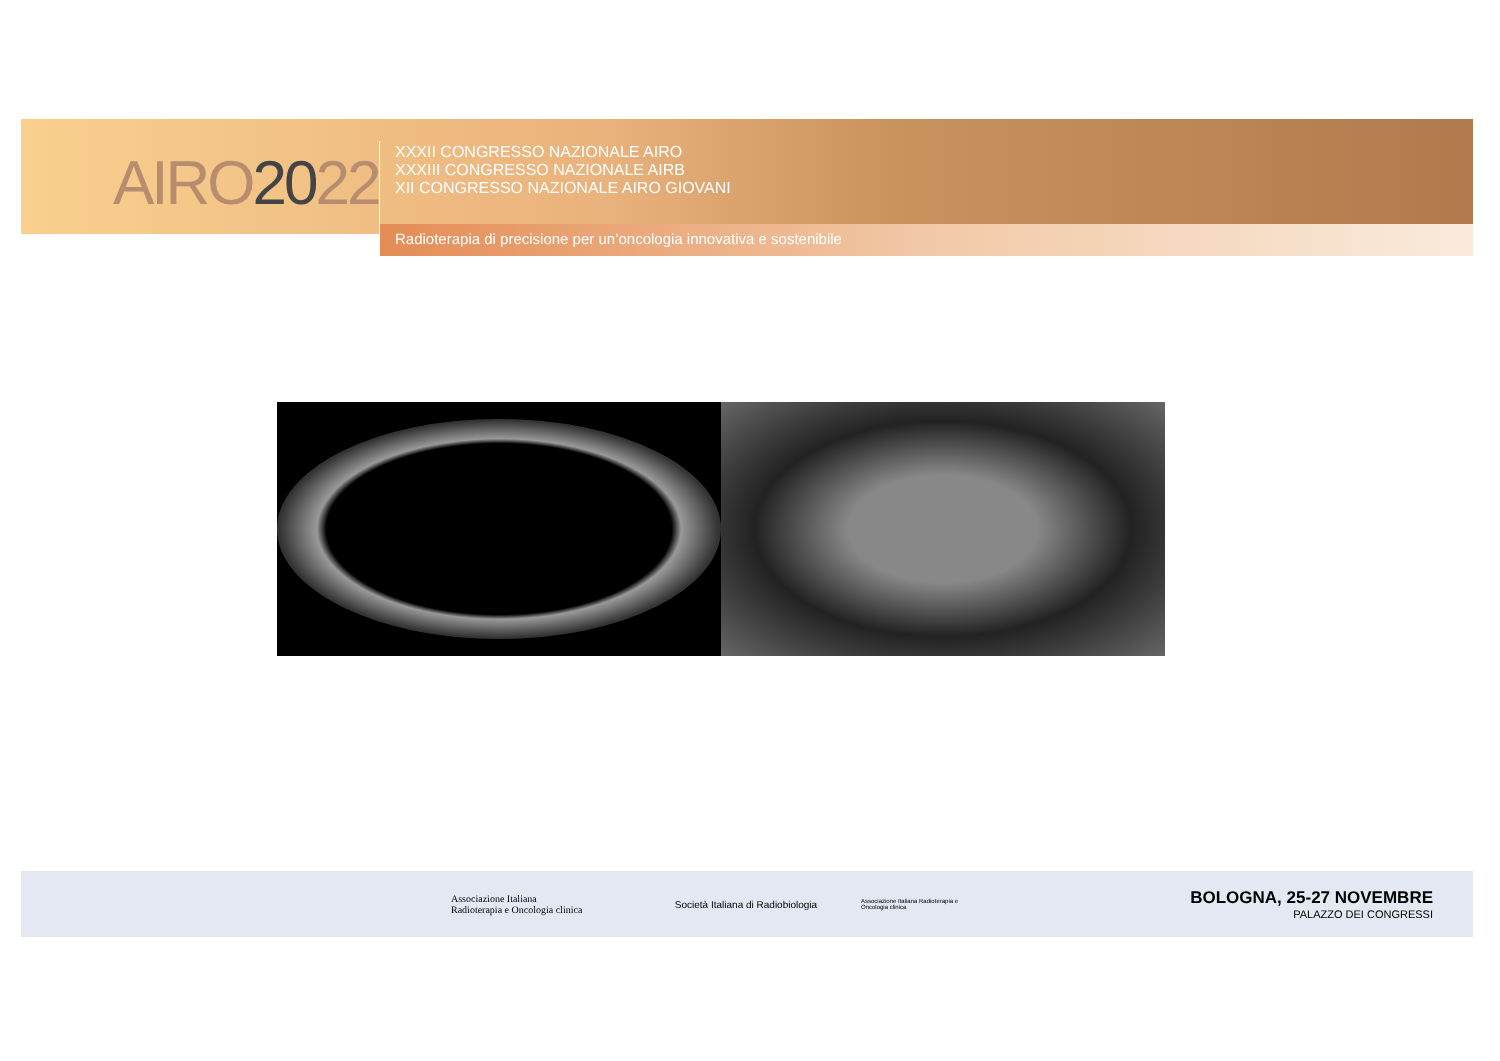AIRO2022
XXXII CONGRESSO NAZIONALE AIRO
XXXIII CONGRESSO NAZIONALE AIRB
XII CONGRESSO NAZIONALE AIRO GIOVANI
Radioterapia di precisione per un’oncologia innovativa e sostenibile
Associazione Italiana
Radioterapia e Oncologia clinica
Società Italiana di Radiobiologia
Associazione Italiana Radioterapia e Oncologia clinica
BOLOGNA, 25-27 NOVEMBRE
PALAZZO DEI CONGRESSI